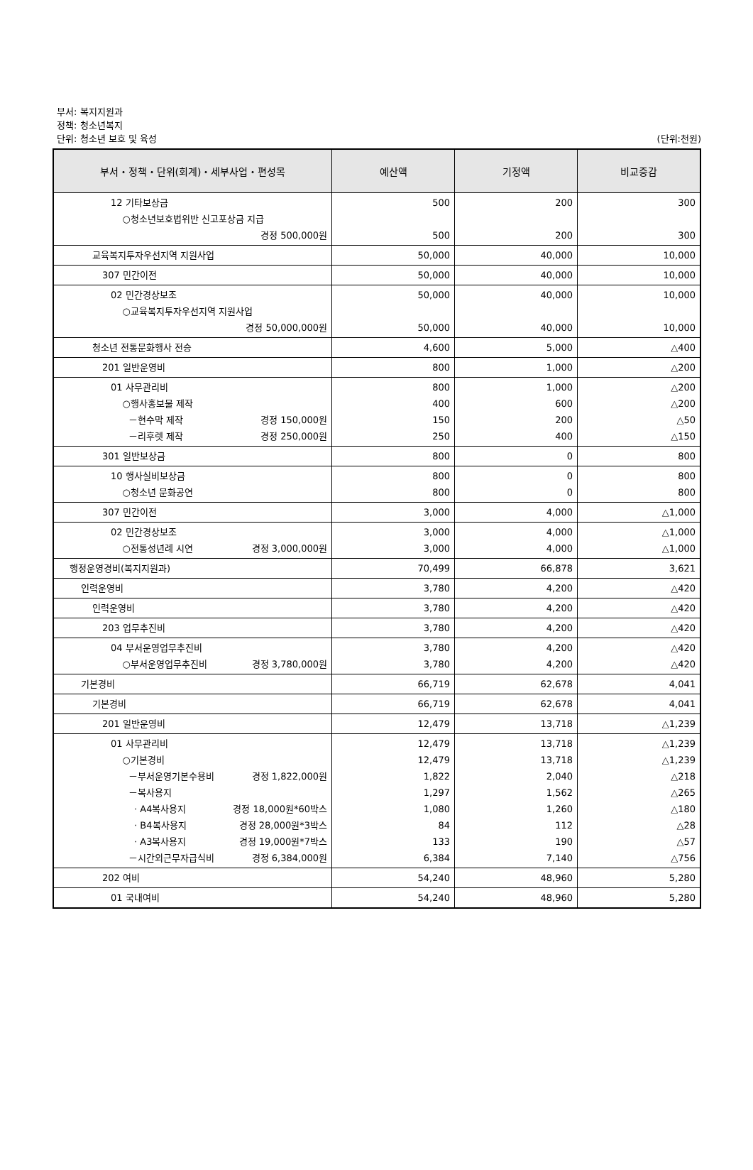부서: 복지지원과
정책: 청소년복지
단위: 청소년 보호 및 육성
(단위:천원)
| 부서・정책・단위(회계)・세부사업・편성목 | 예산액 | 기정액 | 비교증감 |
| --- | --- | --- | --- |
| 12 기타보상금 ○청소년보호법위반 신고포상금 지급 경정 500,000원 | 500 500 | 200 200 | 300 300 |
| 교육복지투자우선지역 지원사업 | 50,000 | 40,000 | 10,000 |
| 307 민간이전 | 50,000 | 40,000 | 10,000 |
| 02 민간경상보조 ○교육복지투자우선지역 지원사업 경정 50,000,000원 | 50,000 50,000 | 40,000 40,000 | 10,000 10,000 |
| 청소년 전통문화행사 전승 | 4,600 | 5,000 | △400 |
| 201 일반운영비 | 800 | 1,000 | △200 |
| 01 사무관리비 ○행사홍보물 제작 －현수막 제작 경정 150,000원 －리후렛 제작 경정 250,000원 | 800 400 150 250 | 1,000 600 200 400 | △200 △200 △50 △150 |
| 301 일반보상금 | 800 | 0 | 800 |
| 10 행사실비보상금 ○청소년 문화공연 | 800 800 | 0 0 | 800 800 |
| 307 민간이전 | 3,000 | 4,000 | △1,000 |
| 02 민간경상보조 ○전통성년례 시연 경정 3,000,000원 | 3,000 3,000 | 4,000 4,000 | △1,000 △1,000 |
| 행정운영경비(복지지원과) | 70,499 | 66,878 | 3,621 |
| 인력운영비 | 3,780 | 4,200 | △420 |
| 인력운영비 | 3,780 | 4,200 | △420 |
| 203 업무추진비 | 3,780 | 4,200 | △420 |
| 04 부서운영업무추진비 ○부서운영업무추진비 경정 3,780,000원 | 3,780 3,780 | 4,200 4,200 | △420 △420 |
| 기본경비 | 66,719 | 62,678 | 4,041 |
| 기본경비 | 66,719 | 62,678 | 4,041 |
| 201 일반운영비 | 12,479 | 13,718 | △1,239 |
| 01 사무관리비 ○기본경비 －부서운영기본수용비 경정 1,822,000원 －복사용지 · A4복사용지 경정 18,000원*60박스 · B4복사용지 경정 28,000원*3박스 · A3복사용지 경정 19,000원*7박스 －시간외근무자급식비 경정 6,384,000원 | 12,479 12,479 1,822 1,297 1,080 84 133 6,384 | 13,718 13,718 2,040 1,562 1,260 112 190 7,140 | △1,239 △1,239 △218 △265 △180 △28 △57 △756 |
| 202 여비 | 54,240 | 48,960 | 5,280 |
| 01 국내여비 | 54,240 | 48,960 | 5,280 |